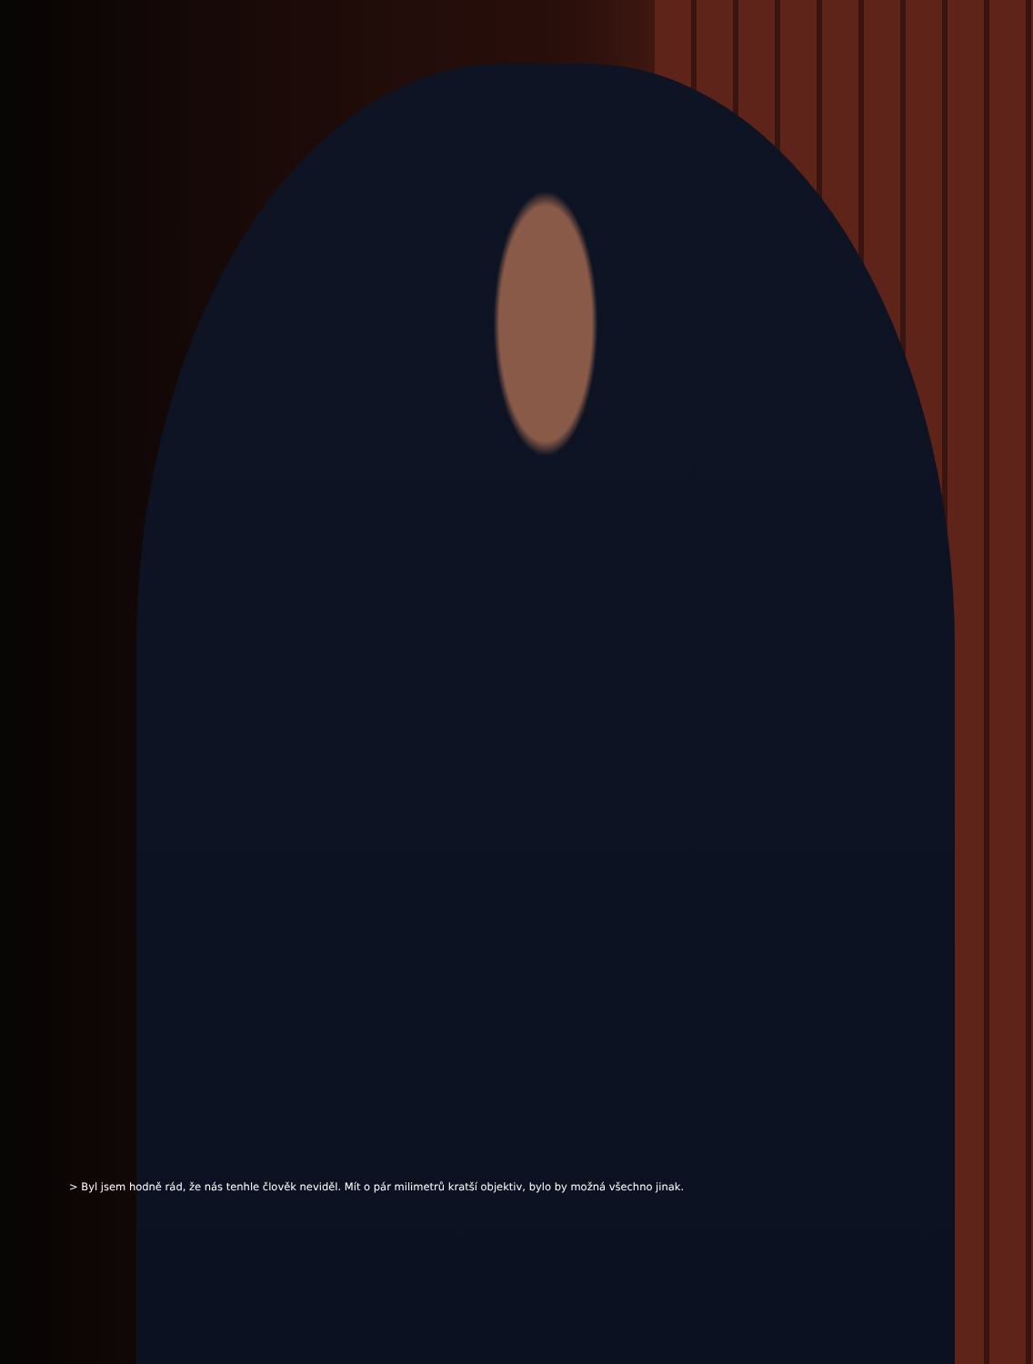> Byl jsem hodně rád, že nás tenhle člověk neviděl. Mít o pár milimetrů kratší objektiv, bylo by možná všechno jinak.